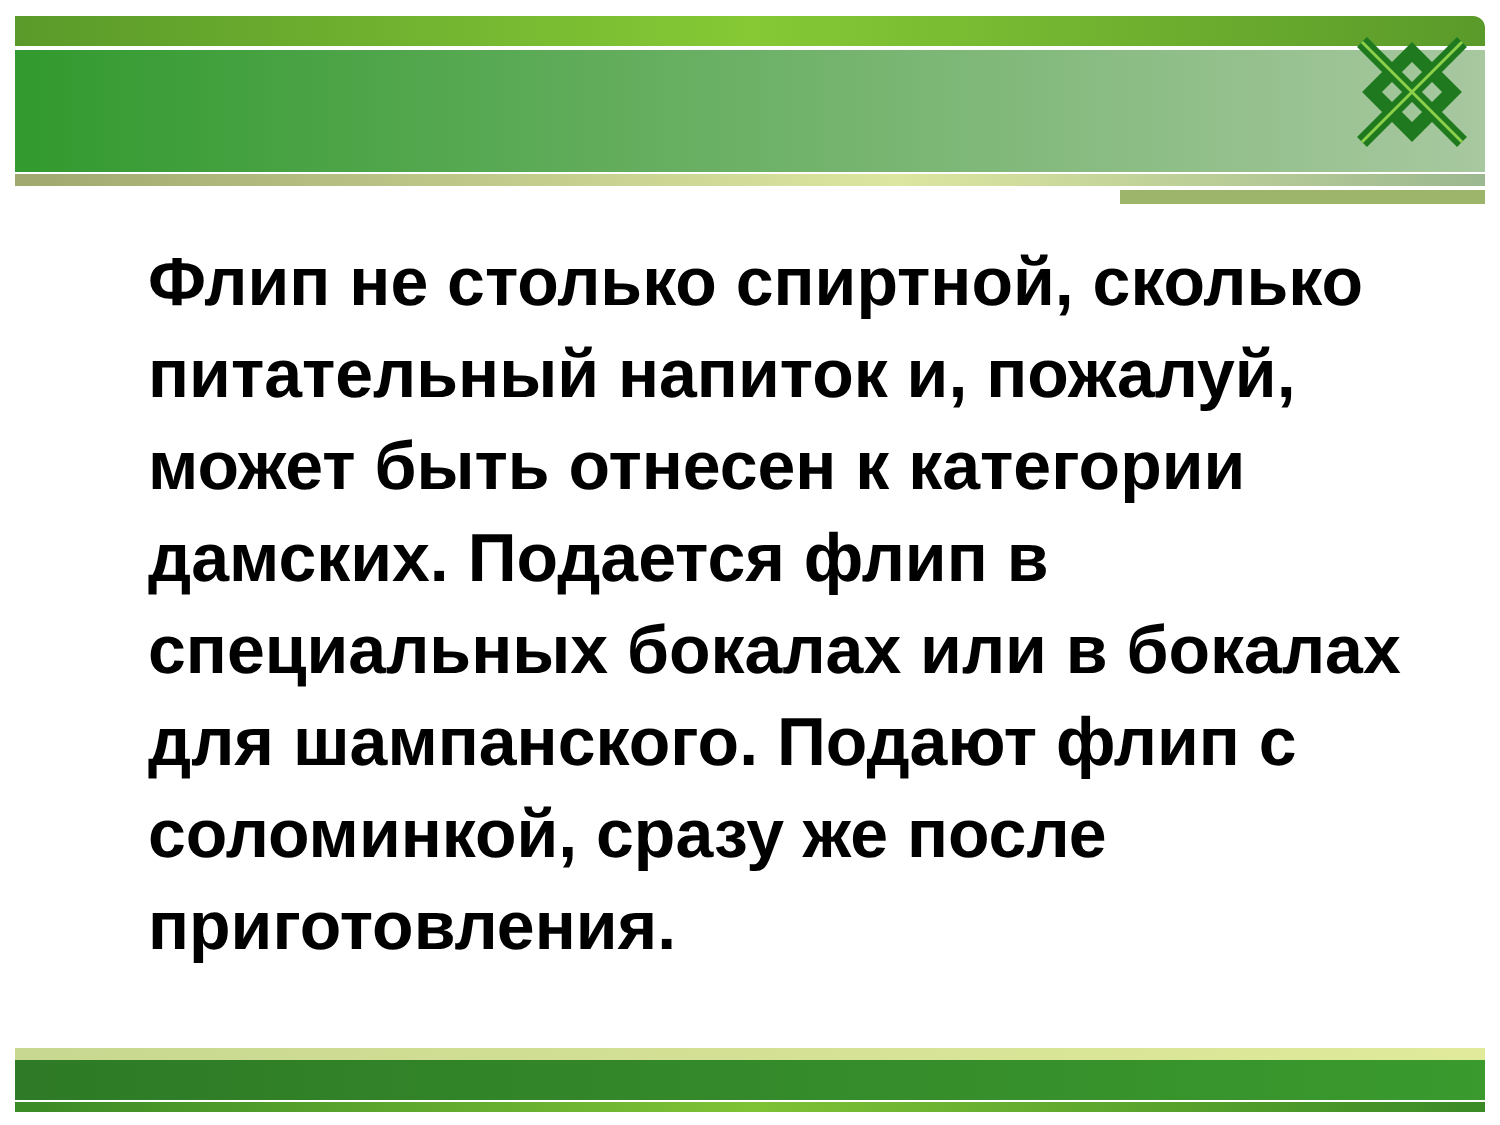Флип не столько спиртной, сколько питательный напиток и, пожалуй, может быть отнесен к категории дамских. Подается флип в специальных бокалах или в бокалах для шампанского. Подают флип с соломинкой, сразу же после приготовления.